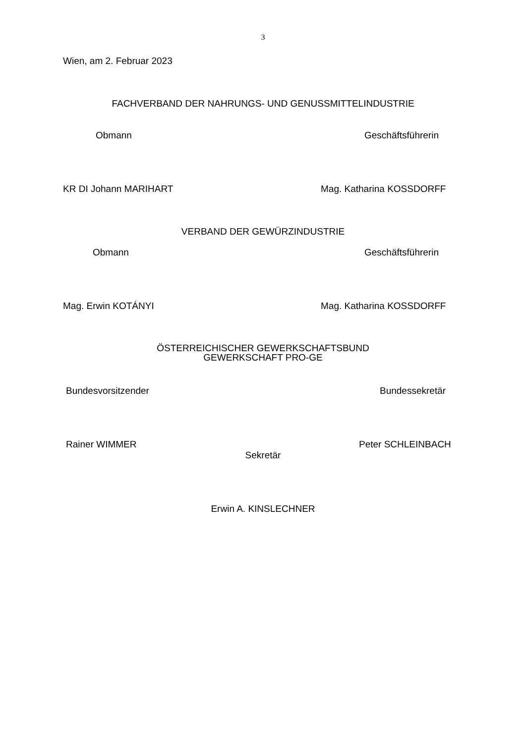3
Wien, am 2. Februar 2023
FACHVERBAND DER NAHRUNGS- UND GENUSSMITTELINDUSTRIE
Obmann Geschäftsführerin
KR DI Johann MARIHART Mag. Katharina KOSSDORFF
VERBAND DER GEWÜRZINDUSTRIE
Obmann Geschäftsführerin
Mag. Erwin KOTÁNYI Mag. Katharina KOSSDORFF
ÖSTERREICHISCHER GEWERKSCHAFTSBUND
GEWERKSCHAFT PRO-GE
Bundesvorsitzender Bundessekretär
Rainer WIMMER Peter SCHLEINBACH
Sekretär
Erwin A. KINSLECHNER